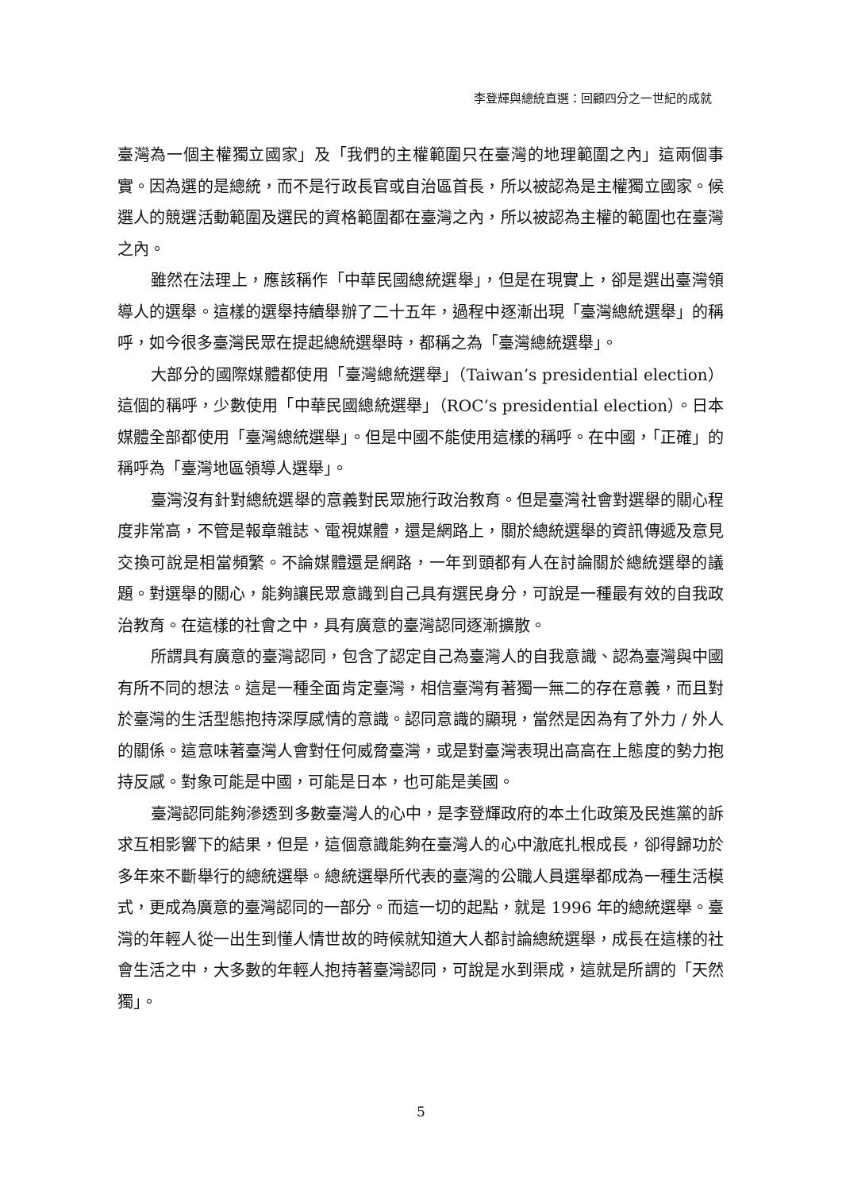李登輝與總統直選：回顧四分之一世紀的成就
臺灣為一個主權獨立國家」及「我們的主權範圍只在臺灣的地理範圍之內」這兩個事實。因為選的是總統，而不是行政長官或自治區首長，所以被認為是主權獨立國家。候選人的競選活動範圍及選民的資格範圍都在臺灣之內，所以被認為主權的範圍也在臺灣之內。
雖然在法理上，應該稱作「中華民國總統選舉」，但是在現實上，卻是選出臺灣領導人的選舉。這樣的選舉持續舉辦了二十五年，過程中逐漸出現「臺灣總統選舉」的稱呼，如今很多臺灣民眾在提起總統選舉時，都稱之為「臺灣總統選舉」。
大部分的國際媒體都使用「臺灣總統選舉」（Taiwan’s presidential election）這個的稱呼，少數使用「中華民國總統選舉」（ROC’s presidential election）。日本媒體全部都使用「臺灣總統選舉」。但是中國不能使用這樣的稱呼。在中國，「正確」的稱呼為「臺灣地區領導人選舉」。
臺灣沒有針對總統選舉的意義對民眾施行政治教育。但是臺灣社會對選舉的關心程度非常高，不管是報章雜誌、電視媒體，還是網路上，關於總統選舉的資訊傳遞及意見交換可說是相當頻繁。不論媒體還是網路，一年到頭都有人在討論關於總統選舉的議題。對選舉的關心，能夠讓民眾意識到自己具有選民身分，可說是一種最有效的自我政治教育。在這樣的社會之中，具有廣意的臺灣認同逐漸擴散。
所謂具有廣意的臺灣認同，包含了認定自己為臺灣人的自我意識、認為臺灣與中國有所不同的想法。這是一種全面肯定臺灣，相信臺灣有著獨一無二的存在意義，而且對於臺灣的生活型態抱持深厚感情的意識。認同意識的顯現，當然是因為有了外力 / 外人的關係。這意味著臺灣人會對任何威脅臺灣，或是對臺灣表現出高高在上態度的勢力抱持反感。對象可能是中國，可能是日本，也可能是美國。
臺灣認同能夠滲透到多數臺灣人的心中，是李登輝政府的本土化政策及民進黨的訴求互相影響下的結果，但是，這個意識能夠在臺灣人的心中澈底扎根成長，卻得歸功於多年來不斷舉行的總統選舉。總統選舉所代表的臺灣的公職人員選舉都成為一種生活模式，更成為廣意的臺灣認同的一部分。而這一切的起點，就是 1996 年的總統選舉。臺灣的年輕人從一出生到懂人情世故的時候就知道大人都討論總統選舉，成長在這樣的社會生活之中，大多數的年輕人抱持著臺灣認同，可說是水到渠成，這就是所謂的「天然獨」。
5